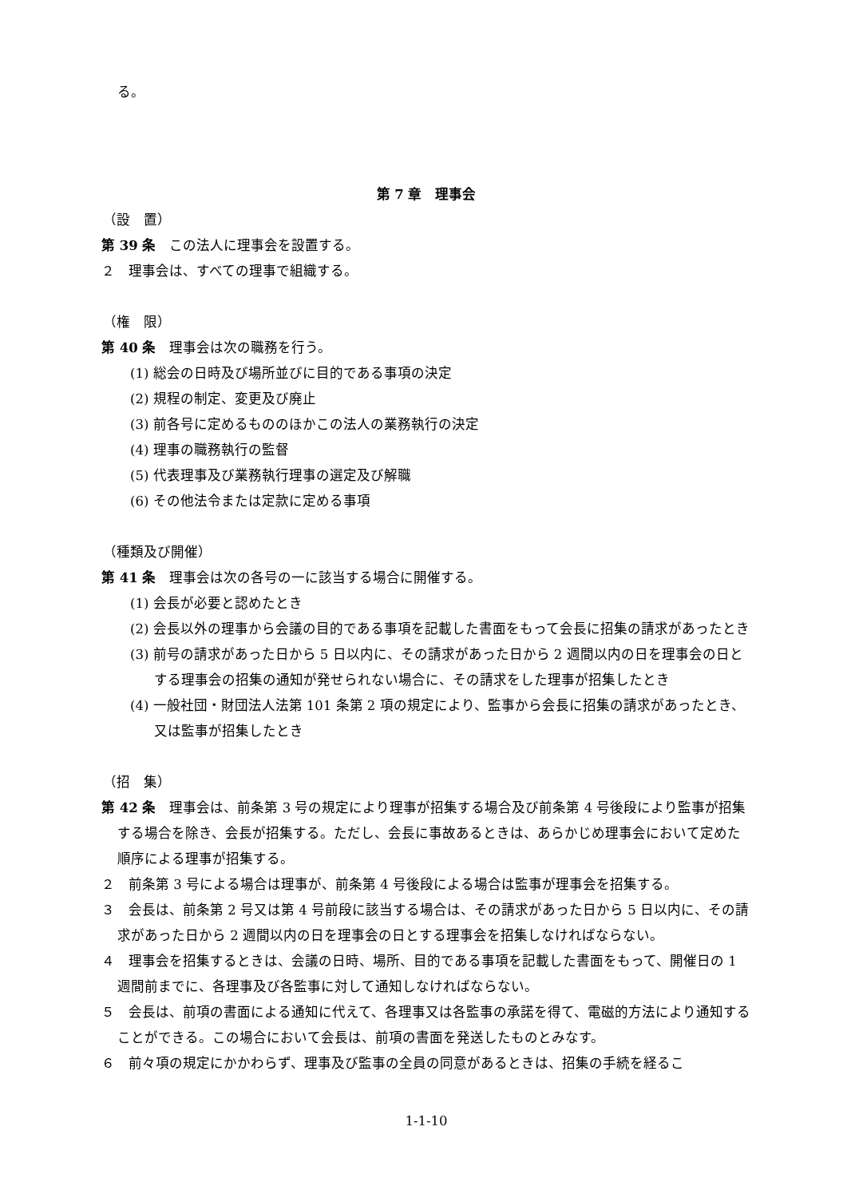る。
第 7 章　理事会
（設　置）
第 39 条　この法人に理事会を設置する。
２　理事会は、すべての理事で組織する。
（権　限）
第 40 条　理事会は次の職務を行う。
(1) 総会の日時及び場所並びに目的である事項の決定
(2) 規程の制定、変更及び廃止
(3) 前各号に定めるもののほかこの法人の業務執行の決定
(4) 理事の職務執行の監督
(5) 代表理事及び業務執行理事の選定及び解職
(6) その他法令または定款に定める事項
（種類及び開催）
第 41 条　理事会は次の各号の一に該当する場合に開催する。
(1) 会長が必要と認めたとき
(2) 会長以外の理事から会議の目的である事項を記載した書面をもって会長に招集の請求があったとき
(3) 前号の請求があった日から 5 日以内に、その請求があった日から 2 週間以内の日を理事会の日とする理事会の招集の通知が発せられない場合に、その請求をした理事が招集したとき
(4) 一般社団・財団法人法第 101 条第 2 項の規定により、監事から会長に招集の請求があったとき、又は監事が招集したとき
（招　集）
第 42 条　理事会は、前条第 3 号の規定により理事が招集する場合及び前条第 4 号後段により監事が招集する場合を除き、会長が招集する。ただし、会長に事故あるときは、あらかじめ理事会において定めた順序による理事が招集する。
２　前条第 3 号による場合は理事が、前条第 4 号後段による場合は監事が理事会を招集する。
３　会長は、前条第 2 号又は第 4 号前段に該当する場合は、その請求があった日から 5 日以内に、その請求があった日から 2 週間以内の日を理事会の日とする理事会を招集しなければならない。
４　理事会を招集するときは、会議の日時、場所、目的である事項を記載した書面をもって、開催日の 1 週間前までに、各理事及び各監事に対して通知しなければならない。
５　会長は、前項の書面による通知に代えて、各理事又は各監事の承諾を得て、電磁的方法により通知することができる。この場合において会長は、前項の書面を発送したものとみなす。
６　前々項の規定にかかわらず、理事及び監事の全員の同意があるときは、招集の手続を経るこ
1-1-10